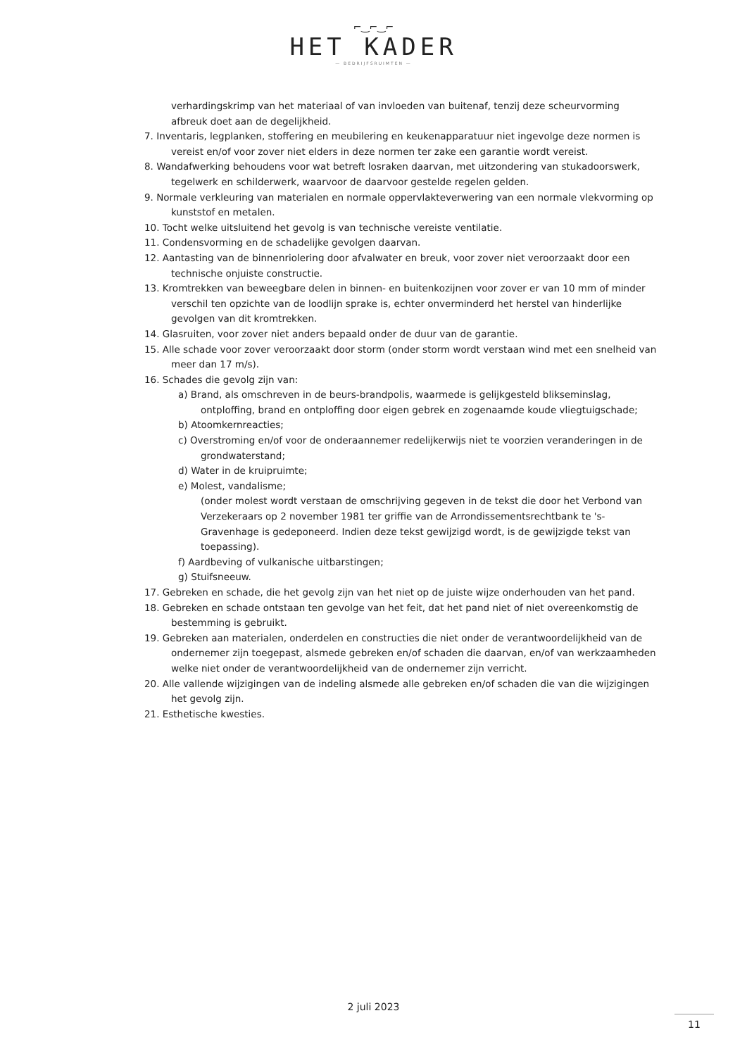⌐‿⌐‿⌐
HET KADER
— BEDRIJFSRUIMTEN —
verhardingskrimp van het materiaal of van invloeden van buitenaf, tenzij deze scheurvorming afbreuk doet aan de degelijkheid.
7. Inventaris, legplanken, stoffering en meubilering en keukenapparatuur niet ingevolge deze normen is vereist en/of voor zover niet elders in deze normen ter zake een garantie wordt vereist.
8. Wandafwerking behoudens voor wat betreft losraken daarvan, met uitzondering van stukadoorswerk, tegelwerk en schilderwerk, waarvoor de daarvoor gestelde regelen gelden.
9. Normale verkleuring van materialen en normale oppervlakteverwering van een normale vlekvorming op kunststof en metalen.
10. Tocht welke uitsluitend het gevolg is van technische vereiste ventilatie.
11. Condensvorming en de schadelijke gevolgen daarvan.
12. Aantasting van de binnenriolering door afvalwater en breuk, voor zover niet veroorzaakt door een technische onjuiste constructie.
13. Kromtrekken van beweegbare delen in binnen- en buitenkozijnen voor zover er van 10 mm of minder verschil ten opzichte van de loodlijn sprake is, echter onverminderd het herstel van hinderlijke gevolgen van dit kromtrekken.
14. Glasruiten, voor zover niet anders bepaald onder de duur van de garantie.
15. Alle schade voor zover veroorzaakt door storm (onder storm wordt verstaan wind met een snelheid van meer dan 17 m/s).
16. Schades die gevolg zijn van:
a) Brand, als omschreven in de beurs-brandpolis, waarmede is gelijkgesteld blikseminslag, ontploffing, brand en ontploffing door eigen gebrek en zogenaamde koude vliegtuigschade;
b) Atoomkernreacties;
c) Overstroming en/of voor de onderaannemer redelijkerwijs niet te voorzien veranderingen in de grondwaterstand;
d) Water in de kruipruimte;
e) Molest, vandalisme;
(onder molest wordt verstaan de omschrijving gegeven in de tekst die door het Verbond van Verzekeraars op 2 november 1981 ter griffie van de Arrondissementsrechtbank te 's-Gravenhage is gedeponeerd. Indien deze tekst gewijzigd wordt, is de gewijzigde tekst van toepassing).
f) Aardbeving of vulkanische uitbarstingen;
g) Stuifsneeuw.
17. Gebreken en schade, die het gevolg zijn van het niet op de juiste wijze onderhouden van het pand.
18. Gebreken en schade ontstaan ten gevolge van het feit, dat het pand niet of niet overeenkomstig de bestemming is gebruikt.
19. Gebreken aan materialen, onderdelen en constructies die niet onder de verantwoordelijkheid van de ondernemer zijn toegepast, alsmede gebreken en/of schaden die daarvan, en/of van werkzaamheden welke niet onder de verantwoordelijkheid van de ondernemer zijn verricht.
20. Alle vallende wijzigingen van de indeling alsmede alle gebreken en/of schaden die van die wijzigingen het gevolg zijn.
21. Esthetische kwesties.
2 juli 2023
11